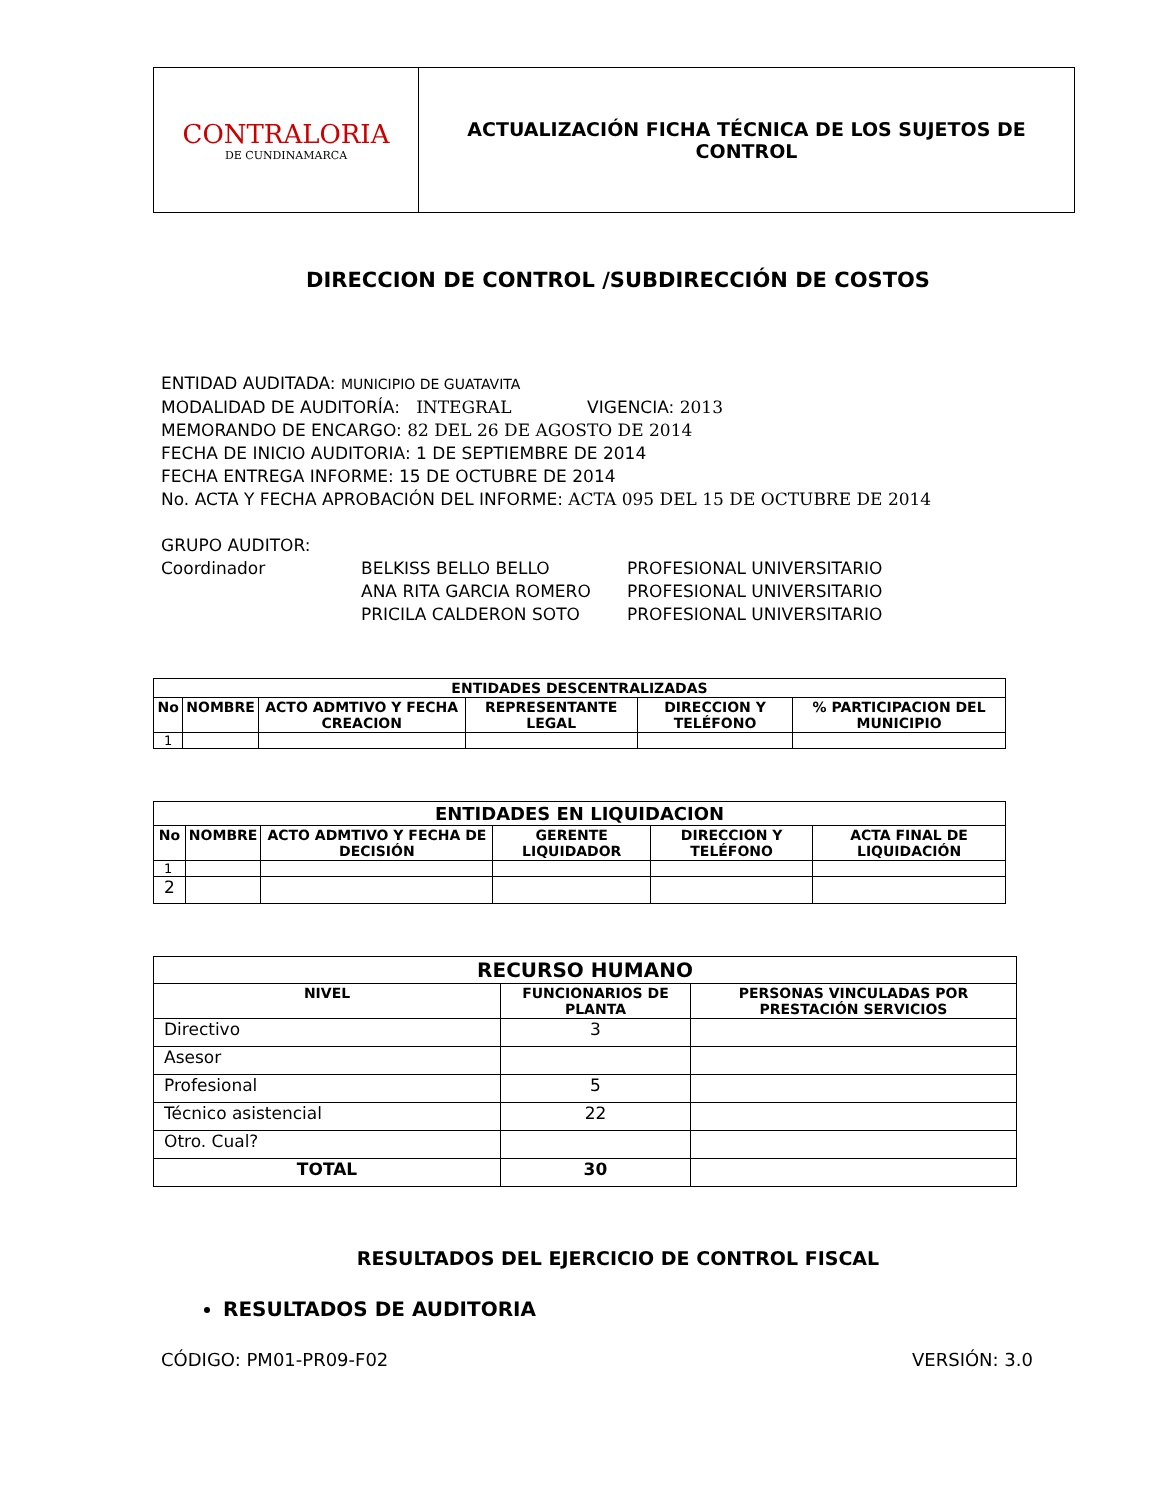| CONTRALORIA DE CUNDINAMARCA | ACTUALIZACIÓN FICHA TÉCNICA DE LOS SUJETOS DE CONTROL |
DIRECCION DE CONTROL /SUBDIRECCIÓN DE COSTOS
ENTIDAD AUDITADA: MUNICIPIO DE GUATAVITA
MODALIDAD DE AUDITORÍA: INTEGRAL VIGENCIA: 2013
MEMORANDO DE ENCARGO: 82 DEL 26 DE AGOSTO DE 2014
FECHA DE INICIO AUDITORIA: 1 DE SEPTIEMBRE DE 2014
FECHA ENTREGA INFORME: 15 DE OCTUBRE DE 2014
No. ACTA Y FECHA APROBACIÓN DEL INFORME: ACTA 095 DEL 15 DE OCTUBRE DE 2014
GRUPO AUDITOR:
| Coordinador | BELKISS BELLO BELLO | PROFESIONAL UNIVERSITARIO |
| | ANA RITA GARCIA ROMERO | PROFESIONAL UNIVERSITARIO |
| | PRICILA CALDERON SOTO | PROFESIONAL UNIVERSITARIO |
| ENTIDADES DESCENTRALIZADAS | | | | | |
| --- | --- | --- | --- | --- | --- |
| No | NOMBRE | ACTO ADMTIVO Y FECHA CREACION | REPRESENTANTE LEGAL | DIRECCION Y TELÉFONO | % PARTICIPACION DEL MUNICIPIO |
| 1 | | | | | |
| ENTIDADES EN LIQUIDACION | | | | | |
| --- | --- | --- | --- | --- | --- |
| No | NOMBRE | ACTO ADMTIVO Y FECHA DE DECISIÓN | GERENTE LIQUIDADOR | DIRECCION Y TELÉFONO | ACTA FINAL DE LIQUIDACIÓN |
| 1 | | | | | |
| 2 | | | | | |
| RECURSO HUMANO | | |
| --- | --- | --- |
| NIVEL | FUNCIONARIOS DE PLANTA | PERSONAS VINCULADAS POR PRESTACIÓN SERVICIOS |
| Directivo | 3 | |
| Asesor | | |
| Profesional | 5 | |
| Técnico asistencial | 22 | |
| Otro. Cual? | | |
| TOTAL | 30 | |
RESULTADOS DEL EJERCICIO DE CONTROL FISCAL
RESULTADOS DE AUDITORIA
CÓDIGO: PM01-PR09-F02 VERSIÓN: 3.0